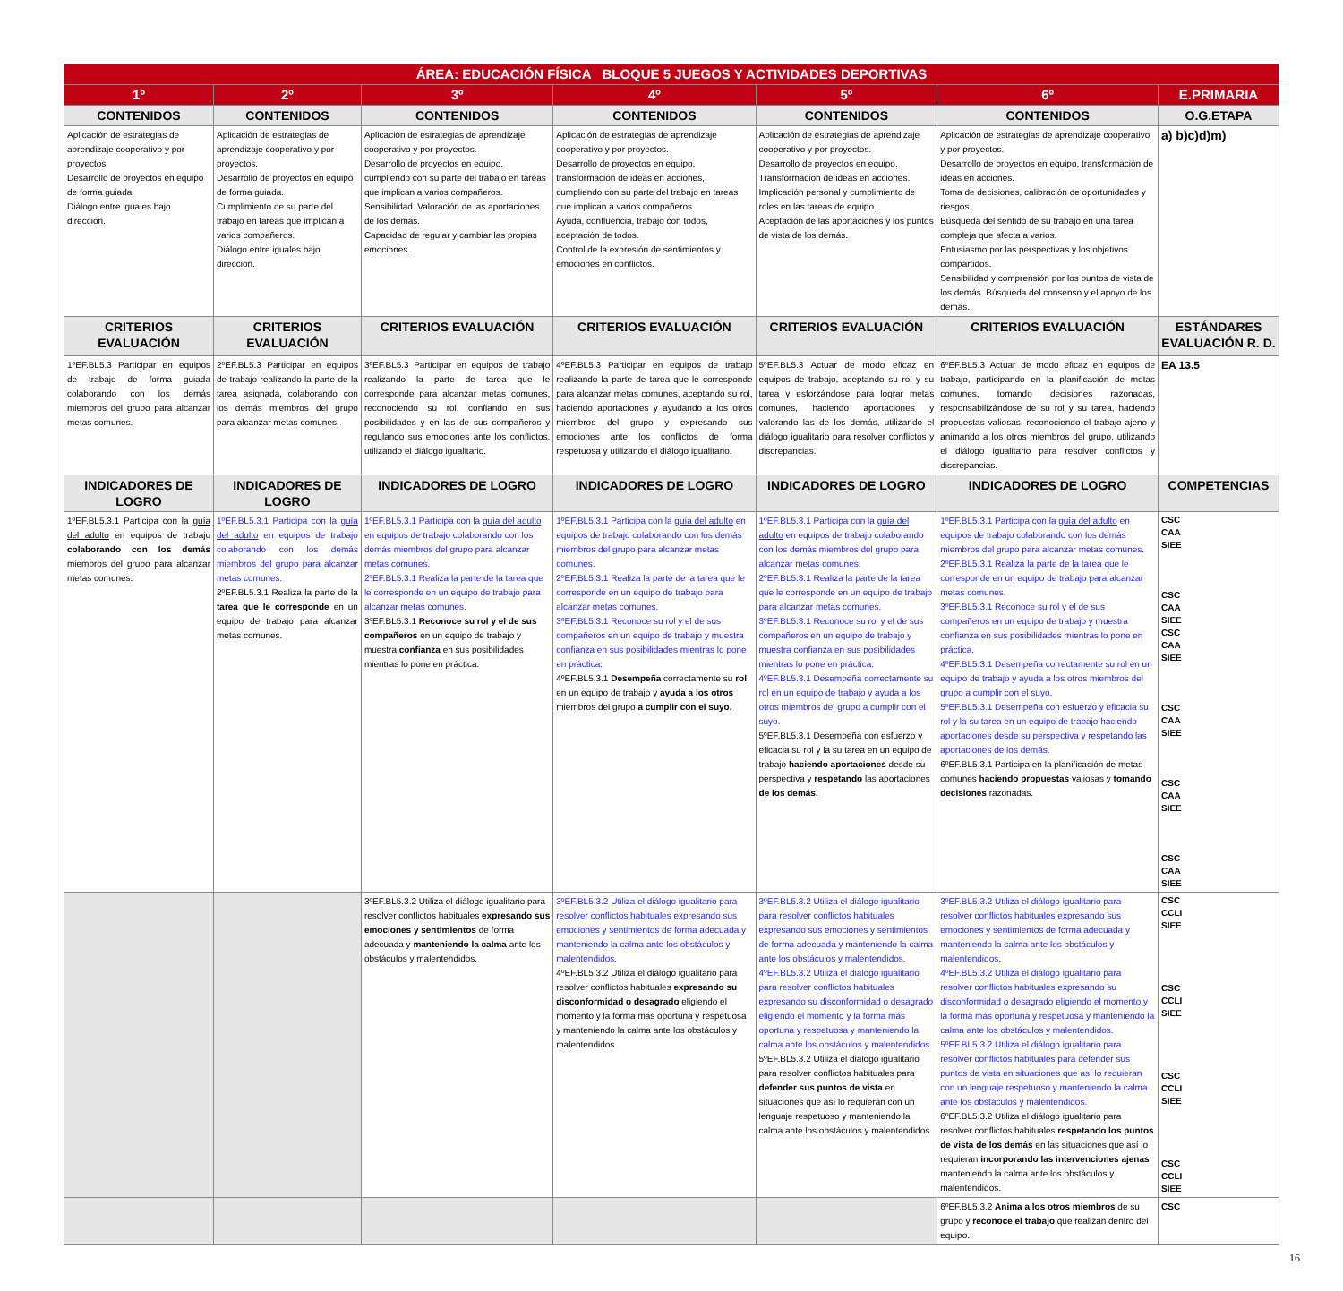| ÁREA: EDUCACIÓN FÍSICA BLOQUE 5 JUEGOS Y ACTIVIDADES DEPORTIVAS | | | | | | |
| --- | --- | --- | --- | --- | --- | --- |
| 1º | 2º | 3º | 4º | 5º | 6º | E.PRIMARIA |
| CONTENIDOS | CONTENIDOS | CONTENIDOS | CONTENIDOS | CONTENIDOS | CONTENIDOS | O.G.ETAPA |
| Aplicación de estrategias de aprendizaje cooperativo y por proyectos. Desarrollo de proyectos en equipo de forma guiada. Diálogo entre iguales bajo dirección. | Aplicación de estrategias de aprendizaje cooperativo y por proyectos. Desarrollo de proyectos en equipo de forma guiada. Cumplimiento de su parte del trabajo en tareas que implican a varios compañeros. Diálogo entre iguales bajo dirección. | Aplicación de estrategias de aprendizaje cooperativo y por proyectos. Desarrollo de proyectos en equipo, cumpliendo con su parte del trabajo en tareas que implican a varios compañeros. Sensibilidad. Valoración de las aportaciones de los demás. Capacidad de regular y cambiar las propias emociones. | Aplicación de estrategias de aprendizaje cooperativo y por proyectos. Desarrollo de proyectos en equipo, transformación de ideas en acciones, cumpliendo con su parte del trabajo en tareas que implican a varios compañeros. Ayuda, confluencia, trabajo con todos, aceptación de todos. Control de la expresión de sentimientos y emociones en conflictos. | Aplicación de estrategias de aprendizaje cooperativo y por proyectos. Desarrollo de proyectos en equipo. Transformación de ideas en acciones. Implicación personal y cumplimiento de roles en las tareas de equipo. Aceptación de las aportaciones y los puntos de vista de los demás. | Aplicación de estrategias de aprendizaje cooperativo y por proyectos. Desarrollo de proyectos en equipo, transformación de ideas en acciones. Toma de decisiones, calibración de oportunidades y riesgos. Búsqueda del sentido de su trabajo en una tarea compleja que afecta a varios. Entusiasmo por las perspectivas y los objetivos compartidos. Sensibilidad y comprensión por los puntos de vista de los demás. Búsqueda del consenso y el apoyo de los demás. | a) b)c)d)m) |
| CRITERIOS EVALUACIÓN | CRITERIOS EVALUACIÓN | CRITERIOS EVALUACIÓN | CRITERIOS EVALUACIÓN | CRITERIOS EVALUACIÓN | CRITERIOS EVALUACIÓN | ESTÁNDARES EVALUACIÓN R. D. |
| 1ºEF.BL5.3 Participar en equipos de trabajo de forma guiada colaborando con los demás miembros del grupo para alcanzar metas comunes. | 2ºEF.BL5.3 Participar en equipos de trabajo realizando la parte de la tarea asignada, colaborando con los demás miembros del grupo para alcanzar metas comunes. | 3ºEF.BL5.3 Participar en equipos de trabajo realizando la parte de tarea que le corresponde para alcanzar metas comunes, reconociendo su rol, confiando en sus posibilidades y en las de sus compañeros y regulando sus emociones ante los conflictos, utilizando el diálogo igualitario. | 4ºEF.BL5.3 Participar en equipos de trabajo realizando la parte de tarea que le corresponde para alcanzar metas comunes, aceptando su rol, haciendo aportaciones y ayudando a los otros miembros del grupo y expresando sus emociones ante los conflictos de forma respetuosa y utilizando el diálogo igualitario. | 5ºEF.BL5.3 Actuar de modo eficaz en equipos de trabajo, aceptando su rol y su tarea y esforzándose para lograr metas comunes, haciendo aportaciones y valorando las de los demás, utilizando el diálogo igualitario para resolver conflictos y discrepancias. | 6ºEF.BL5.3 Actuar de modo eficaz en equipos de trabajo, participando en la planificación de metas comunes, tomando decisiones razonadas, responsabilizándose de su rol y su tarea, haciendo propuestas valiosas, reconociendo el trabajo ajeno y animando a los otros miembros del grupo, utilizando el diálogo igualitario para resolver conflictos y discrepancias. | EA 13.5 |
| INDICADORES DE LOGRO | INDICADORES DE LOGRO | INDICADORES DE LOGRO | INDICADORES DE LOGRO | INDICADORES DE LOGRO | INDICADORES DE LOGRO | COMPETENCIAS |
| 1ºEF.BL5.3.1 Participa con la guía del adulto en equipos de trabajo colaborando con los demás miembros del grupo para alcanzar metas comunes. | 1ºEF.BL5.3.1 Participa con la guía del adulto en equipos de trabajo colaborando con los demás miembros del grupo para alcanzar metas comunes. 2ºEF.BL5.3.1 Realiza la parte de la tarea que le corresponde en un equipo de trabajo para alcanzar metas comunes. | 1ºEF.BL5.3.1 Participa con la guía del adulto en equipos de trabajo colaborando con los demás miembros del grupo para alcanzar metas comunes. 2ºEF.BL5.3.1 Realiza la parte de la tarea que le corresponde en un equipo de trabajo para alcanzar metas comunes. 3ºEF.BL5.3.1 Reconoce su rol y el de sus compañeros en un equipo de trabajo y muestra confianza en sus posibilidades mientras lo pone en práctica. | 1ºEF.BL5.3.1 Participa con la guía del adulto en equipos de trabajo colaborando con los demás miembros del grupo para alcanzar metas comunes. 2ºEF.BL5.3.1 Realiza la parte de la tarea que le corresponde en un equipo de trabajo para alcanzar metas comunes. 3ºEF.BL5.3.1 Reconoce su rol y el de sus compañeros en un equipo de trabajo y muestra confianza en sus posibilidades mientras lo pone en práctica. 4ºEF.BL5.3.1 Desempeña correctamente su rol en un equipo de trabajo y ayuda a los otros miembros del grupo a cumplir con el suyo. | 1ºEF.BL5.3.1 Participa con la guía del adulto en equipos de trabajo colaborando con los demás miembros del grupo para alcanzar metas comunes. 2ºEF.BL5.3.1 Realiza la parte de la tarea que le corresponde en un equipo de trabajo para alcanzar metas comunes. 3ºEF.BL5.3.1 Reconoce su rol y el de sus compañeros en un equipo de trabajo y muestra confianza en sus posibilidades mientras lo pone en práctica. 4ºEF.BL5.3.1 Desempeña correctamente su rol en un equipo de trabajo y ayuda a los otros miembros del grupo a cumplir con el suyo. 5ºEF.BL5.3.1 Desempeña con esfuerzo y eficacia su rol y la su tarea en un equipo de trabajo haciendo aportaciones desde su perspectiva y respetando las aportaciones de los demás. | 1ºEF.BL5.3.1 Participa con la guía del adulto en equipos de trabajo colaborando con los demás miembros del grupo para alcanzar metas comunes. 2ºEF.BL5.3.1 Realiza la parte de la tarea que le corresponde en un equipo de trabajo para alcanzar metas comunes. 3ºEF.BL5.3.1 Reconoce su rol y el de sus compañeros en un equipo de trabajo y muestra confianza en sus posibilidades mientras lo pone en práctica. 4ºEF.BL5.3.1 Desempeña correctamente su rol en un equipo de trabajo y ayuda a los otros miembros del grupo a cumplir con el suyo. 5ºEF.BL5.3.1 Desempeña con esfuerzo y eficacia su rol y la su tarea en un equipo de trabajo haciendo aportaciones desde su perspectiva y respetando las aportaciones de los demás. 6ºEF.BL5.3.1 Participa en la planificación de metas comunes haciendo propuestas valiosas y tomando decisiones razonadas. | CSC CAA SIEE CSC CAA SIEE CSC CAA SIEE CSC CAA SIEE CSC CAA SIEE CSC CAA SIEE |
| | | 3ºEF.BL5.3.2 Utiliza el diálogo igualitario para resolver conflictos habituales expresando sus emociones y sentimientos de forma adecuada y manteniendo la calma ante los obstáculos y malentendidos. | 3ºEF.BL5.3.2 Utiliza el diálogo igualitario para resolver conflictos habituales expresando sus emociones y sentimientos de forma adecuada y manteniendo la calma ante los obstáculos y malentendidos. 4ºEF.BL5.3.2 Utiliza el diálogo igualitario para resolver conflictos habituales expresando su disconformidad o desagrado eligiendo el momento y la forma más oportuna y respetuosa y manteniendo la calma ante los obstáculos y malentendidos. | 3ºEF.BL5.3.2 Utiliza el diálogo igualitario para resolver conflictos habituales expresando sus emociones y sentimientos de forma adecuada y manteniendo la calma ante los obstáculos y malentendidos. 4ºEF.BL5.3.2 Utiliza el diálogo igualitario para resolver conflictos habituales expresando su disconformidad o desagrado eligiendo el momento y la forma más oportuna y respetuosa y manteniendo la calma ante los obstáculos y malentendidos. 5ºEF.BL5.3.2 Utiliza el diálogo igualitario para resolver conflictos habituales para defender sus puntos de vista en situaciones que así lo requieran con un lenguaje respetuoso y manteniendo la calma ante los obstáculos y malentendidos. | 3ºEF.BL5.3.2 Utiliza el diálogo igualitario para resolver conflictos habituales expresando sus emociones y sentimientos de forma adecuada y manteniendo la calma ante los obstáculos y malentendidos. 4ºEF.BL5.3.2 Utiliza el diálogo igualitario para resolver conflictos habituales expresando su disconformidad o desagrado eligiendo el momento y la forma más oportuna y respetuosa y manteniendo la calma ante los obstáculos y malentendidos. 5ºEF.BL5.3.2 Utiliza el diálogo igualitario para resolver conflictos habituales para defender sus puntos de vista en situaciones que así lo requieran con un lenguaje respetuoso y manteniendo la calma ante los obstáculos y malentendidos. 6ºEF.BL5.3.2 Utiliza el diálogo igualitario para resolver conflictos habituales respetando los puntos de vista de los demás en las situaciones que así lo requieran incorporando las intervenciones ajenas manteniendo la calma ante los obstáculos y malentendidos. | CSC CCLI SIEE CSC CCLI SIEE CSC CCLI SIEE CSC CCLI SIEE |
| | | | | | 6ºEF.BL5.3.2 Anima a los otros miembros de su grupo y reconoce el trabajo que realizan dentro del equipo. | CSC |
16